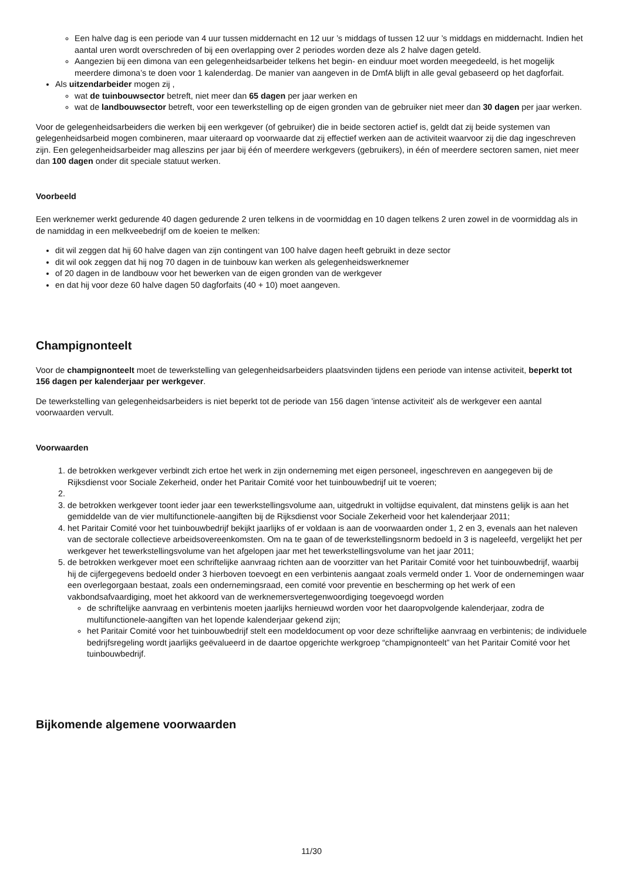Een halve dag is een periode van 4 uur tussen middernacht en 12 uur ’s middags of tussen 12 uur ’s middags en middernacht. Indien het aantal uren wordt overschreden of bij een overlapping over 2 periodes worden deze als 2 halve dagen geteld.
Aangezien bij een dimona van een gelegenheidsarbeider telkens het begin- en einduur moet worden meegedeeld, is het mogelijk meerdere dimona’s te doen voor 1 kalenderdag. De manier van aangeven in de DmfA blijft in alle geval gebaseerd op het dagforfait.
Als uitzendarbeider mogen zij ,
wat de tuinbouwsector betreft, niet meer dan 65 dagen per jaar werken en
wat de landbouwsector betreft, voor een tewerkstelling op de eigen gronden van de gebruiker niet meer dan 30 dagen per jaar werken.
Voor de gelegenheidsarbeiders die werken bij een werkgever (of gebruiker) die in beide sectoren actief is, geldt dat zij beide systemen van gelegenheidsarbeid mogen combineren, maar uiteraard op voorwaarde dat zij effectief werken aan de activiteit waarvoor zij die dag ingeschreven zijn. Een gelegenheidsarbeider mag alleszins per jaar bij één of meerdere werkgevers (gebruikers), in één of meerdere sectoren samen, niet meer dan 100 dagen onder dit speciale statuut werken.
Voorbeeld
Een werknemer werkt gedurende 40 dagen gedurende 2 uren telkens in de voormiddag en 10 dagen telkens 2 uren zowel in de voormiddag als in de namiddag in een melkveebedrijf om de koeien te melken:
dit wil zeggen dat hij 60 halve dagen van zijn contingent van 100 halve dagen heeft gebruikt in deze sector
dit wil ook zeggen dat hij nog 70 dagen in de tuinbouw kan werken als gelegenheidswerknemer
of 20 dagen in de landbouw voor het bewerken van de eigen gronden van de werkgever
en dat hij voor deze 60 halve dagen 50 dagforfaits (40 + 10) moet aangeven.
Champignonteelt
Voor de champignonteelt moet de tewerkstelling van gelegenheidsarbeiders plaatsvinden tijdens een periode van intense activiteit, beperkt tot 156 dagen per kalenderjaar per werkgever.
De tewerkstelling van gelegenheidsarbeiders is niet beperkt tot de periode van 156 dagen 'intense activiteit' als de werkgever een aantal voorwaarden vervult.
Voorwaarden
1. de betrokken werkgever verbindt zich ertoe het werk in zijn onderneming met eigen personeel, ingeschreven en aangegeven bij de Rijksdienst voor Sociale Zekerheid, onder het Paritair Comité voor het tuinbouwbedrijf uit te voeren;
3. de betrokken werkgever toont ieder jaar een tewerkstellingsvolume aan, uitgedrukt in voltijdse equivalent, dat minstens gelijk is aan het gemiddelde van de vier multifunctionele-aangiften bij de Rijksdienst voor Sociale Zekerheid voor het kalenderjaar 2011;
4. het Paritair Comité voor het tuinbouwbedrijf bekijkt jaarlijks of er voldaan is aan de voorwaarden onder 1, 2 en 3, evenals aan het naleven van de sectorale collectieve arbeidsovereenkomsten. Om na te gaan of de tewerkstellingsnorm bedoeld in 3 is nageleefd, vergelijkt het per werkgever het tewerkstellingsvolume van het afgelopen jaar met het tewerkstellingsvolume van het jaar 2011;
5. de betrokken werkgever moet een schriftelijke aanvraag richten aan de voorzitter van het Paritair Comité voor het tuinbouwbedrijf, waarbij hij de cijfergegevens bedoeld onder 3 hierboven toevoegt en een verbintenis aangaat zoals vermeld onder 1. Voor de ondernemingen waar een overlegorgaan bestaat, zoals een ondernemingsraad, een comité voor preventie en bescherming op het werk of een vakbondsafvaardiging, moet het akkoord van de werknemersvertegenwoordiging toegevoegd worden
de schriftelijke aanvraag en verbintenis moeten jaarlijks hernieuwd worden voor het daaropvolgende kalenderjaar, zodra de multifunctionele-aangiften van het lopende kalenderjaar gekend zijn;
het Paritair Comité voor het tuinbouwbedrijf stelt een modeldocument op voor deze schriftelijke aanvraag en verbintenis; de individuele bedrijfsregeling wordt jaarlijks geëvalueerd in de daartoe opgerichte werkgroep “champignonteelt” van het Paritair Comité voor het tuinbouwbedrijf.
Bijkomende algemene voorwaarden
11/30